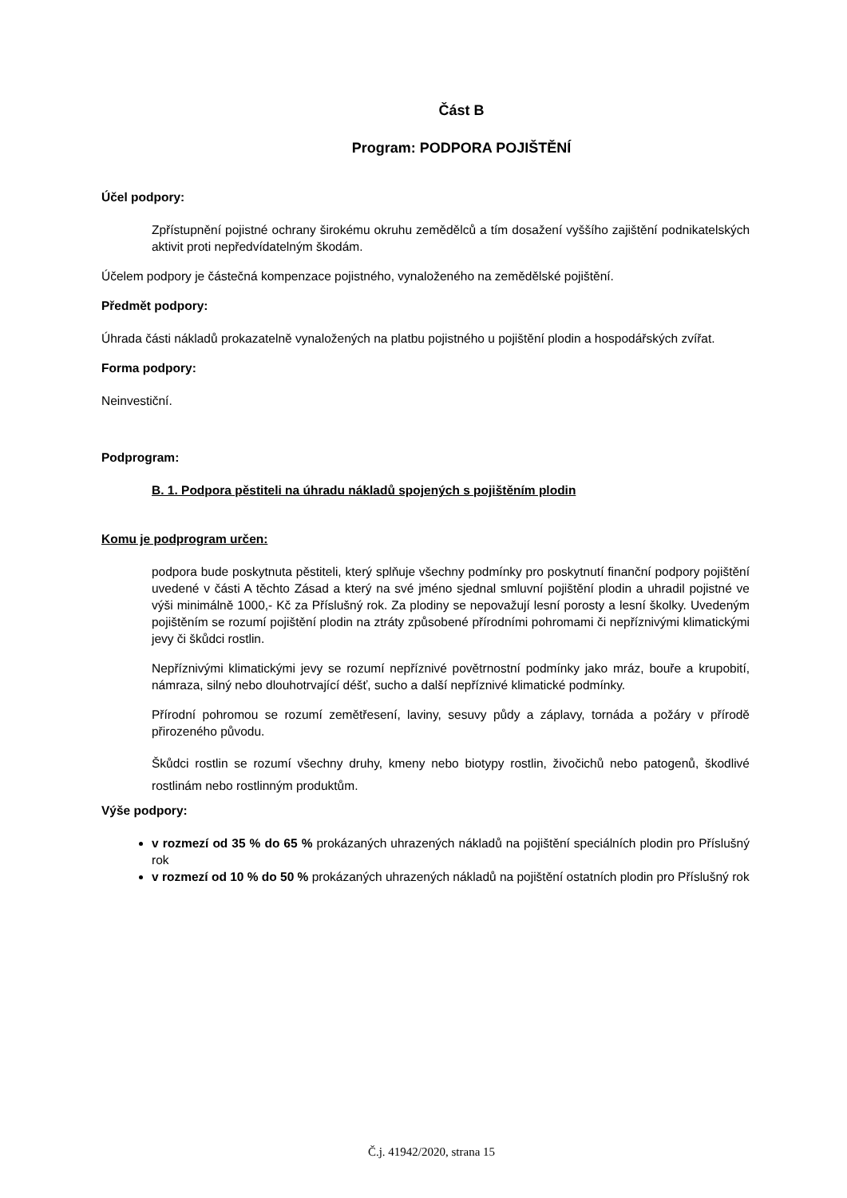Část B
Program: PODPORA POJIŠTĚNÍ
Účel podpory:
Zpřístupnění pojistné ochrany širokému okruhu zemědělců a tím dosažení vyššího zajištění podnikatelských aktivit proti nepředvídatelným škodám.
Účelem podpory je částečná kompenzace pojistného, vynaloženého na zemědělské pojištění.
Předmět podpory:
Úhrada části nákladů prokazatelně vynaložených na platbu pojistného u pojištění plodin a hospodářských zvířat.
Forma podpory:
Neinvestiční.
Podprogram:
B. 1. Podpora pěstiteli na úhradu nákladů spojených s pojištěním plodin
Komu je podprogram určen:
podpora bude poskytnuta pěstiteli, který splňuje všechny podmínky pro poskytnutí finanční podpory pojištění uvedené v části A těchto Zásad a který na své jméno sjednal smluvní pojištění plodin a uhradil pojistné ve výši minimálně 1000,- Kč za Příslušný rok. Za plodiny se nepovažují lesní porosty a lesní školky. Uvedeným pojištěním se rozumí pojištění plodin na ztráty způsobené přírodními pohromami či nepříznivými klimatickými jevy či škůdci rostlin.
Nepříznivými klimatickými jevy se rozumí nepříznivé povětrnostní podmínky jako mráz, bouře a krupobití, námraza, silný nebo dlouhotrvající déšť, sucho a další nepříznivé klimatické podmínky.
Přírodní pohromou se rozumí zemětřesení, laviny, sesuvy půdy a záplavy, tornáda a požáry v přírodě přirozeného původu.
Škůdci rostlin se rozumí všechny druhy, kmeny nebo biotypy rostlin, živočichů nebo patogenů, škodlivé rostlinám nebo rostlinným produktům.
Výše podpory:
v rozmezí od 35 % do 65 % prokázaných uhrazených nákladů na pojištění speciálních plodin pro Příslušný rok
v rozmezí od 10 % do 50 % prokázaných uhrazených nákladů na pojištění ostatních plodin pro Příslušný rok
Č.j. 41942/2020, strana 15